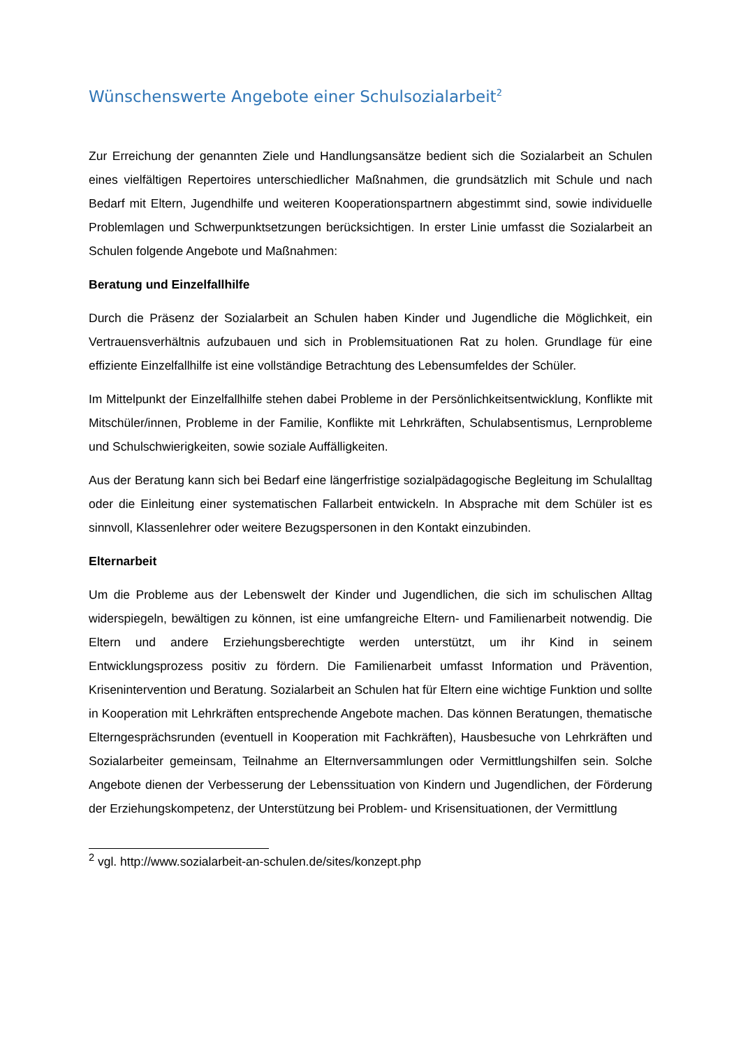Wünschenswerte Angebote einer Schulsozialarbeit<sup>2</sup>
Zur Erreichung der genannten Ziele und Handlungsansätze bedient sich die Sozialarbeit an Schulen eines vielfältigen Repertoires unterschiedlicher Maßnahmen, die grundsätzlich mit Schule und nach Bedarf mit Eltern, Jugendhilfe und weiteren Kooperationspartnern abgestimmt sind, sowie individuelle Problemlagen und Schwerpunktsetzungen berücksichtigen. In erster Linie umfasst die Sozialarbeit an Schulen folgende Angebote und Maßnahmen:
Beratung und Einzelfallhilfe
Durch die Präsenz der Sozialarbeit an Schulen haben Kinder und Jugendliche die Möglichkeit, ein Vertrauensverhältnis aufzubauen und sich in Problemsituationen Rat zu holen. Grundlage für eine effiziente Einzelfallhilfe ist eine vollständige Betrachtung des Lebensumfeldes der Schüler.
Im Mittelpunkt der Einzelfallhilfe stehen dabei Probleme in der Persönlichkeitsentwicklung, Konflikte mit Mitschüler/innen, Probleme in der Familie, Konflikte mit Lehrkräften, Schulabsentismus, Lernprobleme und Schulschwierigkeiten, sowie soziale Auffälligkeiten.
Aus der Beratung kann sich bei Bedarf eine längerfristige sozialpädagogische Begleitung im Schulalltag oder die Einleitung einer systematischen Fallarbeit entwickeln. In Absprache mit dem Schüler ist es sinnvoll, Klassenlehrer oder weitere Bezugspersonen in den Kontakt einzubinden.
Elternarbeit
Um die Probleme aus der Lebenswelt der Kinder und Jugendlichen, die sich im schulischen Alltag widerspiegeln, bewältigen zu können, ist eine umfangreiche Eltern- und Familienarbeit notwendig. Die Eltern und andere Erziehungsberechtigte werden unterstützt, um ihr Kind in seinem Entwicklungsprozess positiv zu fördern. Die Familienarbeit umfasst Information und Prävention, Krisenintervention und Beratung. Sozialarbeit an Schulen hat für Eltern eine wichtige Funktion und sollte in Kooperation mit Lehrkräften entsprechende Angebote machen. Das können Beratungen, thematische Elterngesprächsrunden (eventuell in Kooperation mit Fachkräften), Hausbesuche von Lehrkräften und Sozialarbeiter gemeinsam, Teilnahme an Elternversammlungen oder Vermittlungshilfen sein. Solche Angebote dienen der Verbesserung der Lebenssituation von Kindern und Jugendlichen, der Förderung der Erziehungskompetenz, der Unterstützung bei Problem- und Krisensituationen, der Vermittlung
<sup>2</sup> vgl. http://www.sozialarbeit-an-schulen.de/sites/konzept.php